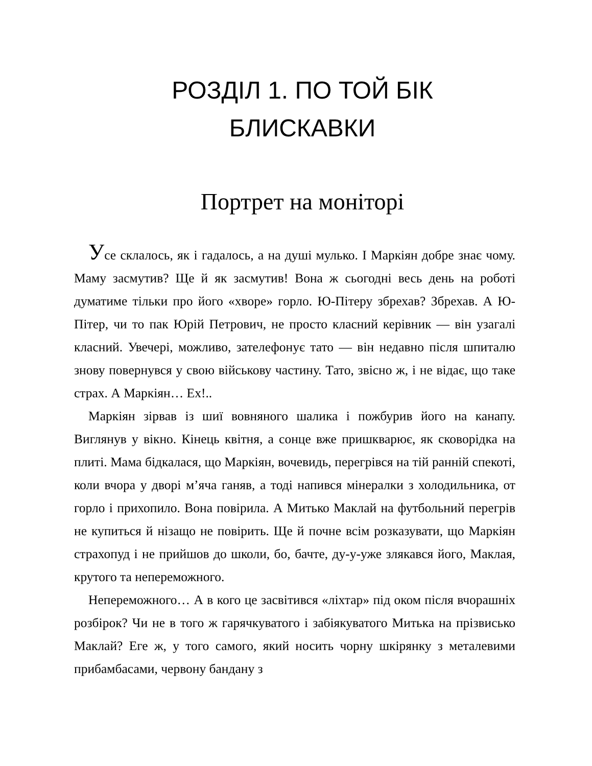РОЗДІЛ 1. ПО ТОЙ БІК
БЛИСКАВКИ
Портрет на моніторі
Усе склалось, як і гадалось, а на душі мулько. І Маркіян добре знає чому. Маму засмутив? Ще й як засмутив! Вона ж сьогодні весь день на роботі думатиме тільки про його «хворе» горло. Ю-Пітеру збрехав? Збрехав. А Ю-Пітер, чи то пак Юрій Петрович, не просто класний керівник — він узагалі класний. Увечері, можливо, зателефонує тато — він недавно після шпиталю знову повернувся у свою військову частину. Тато, звісно ж, і не відає, що таке страх. А Маркіян… Ех!..
Маркіян зірвав із шиї вовняного шалика і пожбурив його на канапу. Виглянув у вікно. Кінець квітня, а сонце вже пришкварює, як сковорідка на плиті. Мама бідкалася, що Маркіян, вочевидь, перегрівся на тій ранній спекоті, коли вчора у дворі м’яча ганяв, а тоді напився мінералки з холодильника, от горло і прихопило. Вона повірила. А Митько Маклай на футбольний перегрів не купиться й нізащо не повірить. Ще й почне всім розказувати, що Маркіян страхопуд і не прийшов до школи, бо, бачте, ду-у-уже злякався його, Маклая, крутого та непереможного.
Непереможного… А в кого це засвітився «ліхтар» під оком після вчорашніх розбірок? Чи не в того ж гарячкуватого і забіякуватого Митька на прізвисько Маклай? Еге ж, у того самого, який носить чорну шкірянку з металевими прибамбасами, червону бандану з